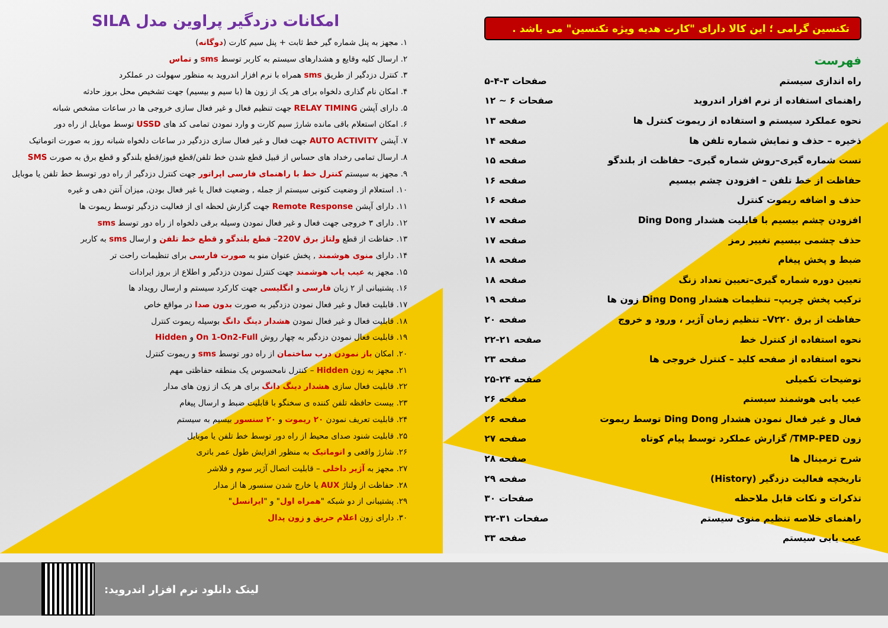تکنسین گرامی ؛ این کالا دارای "کارت هدیه ویژه تکنسین" می باشد .
فهرست
راه اندازی سیستم صفحات ۳-۴-۵
راهنمای استفاده از نرم افزار اندروید صفحات ۶ ~ ۱۲
نحوه عملکرد سیستم و استفاده از ریموت کنترل ها صفحه ۱۳
ذخیره – حذف و نمایش شماره تلفن ها صفحه ۱۴
تست شماره گیری–روش شماره گیری– حفاظت از بلندگو صفحه ۱۵
حفاظت از خط تلفن – افزودن چشم بیسیم صفحه ۱۶
حذف و اضافه ریموت کنترل صفحه ۱۶
افزودن چشم بیسیم با قابلیت هشدار Ding Dong صفحه ۱۷
حذف چشمی بیسیم تغییر رمز صفحه ۱۷
ضبط و پخش پیغام صفحه ۱۸
تعیین دوره شماره گیری–تعیین تعداد زنگ صفحه ۱۸
ترکیب پخش چریپ– تنظیمات هشدار Ding Dong زون ها صفحه ۱۹
حفاظت از برق V۲۲۰– تنظیم زمان آژیر ، ورود و خروج صفحه ۲۰
نحوه استفاده از کنترل خط صفحه ۲۱-۲۲
نحوه استفاده از صفحه کلید – کنترل خروجی ها صفحه ۲۳
توضیحات تکمیلی صفحه ۲۴-۲۵
عیب یابی هوشمند سیستم صفحه ۲۶
فعال و غیر فعال نمودن هشدار Ding Dong توسط ریموت صفحه ۲۶
زون TMP-PED/ گزارش عملکرد توسط پیام کوتاه صفحه ۲۷
شرح ترمینال ها صفحه ۲۸
تاریخچه فعالیت دزدگیر (History) صفحه ۲۹
تذکرات و نکات قابل ملاحظه صفحات ۳۰
راهنمای خلاصه تنظیم منوی سیستم صفحات ۳۱-۳۲
عیب یابی سیستم صفحه ۳۳
امکانات دزدگیر پراوین مدل SILA
۱. مجهز به پنل شماره گیر خط ثابت + پنل سیم کارت (دوگانه)
۲. ارسال کلیه وقایع و هشدارهای سیستم به کاربر توسط sms و تماس
۳. کنترل دزدگیر از طریق sms همراه با نرم افزار اندروید به منظور سهولت در عملکرد
۴. امکان نام گذاری دلخواه برای هر یک از زون ها (با سیم و بیسیم) جهت تشخیص محل بروز حادثه
۵. دارای آپشن RELAY TIMING جهت تنظیم فعال و غیر فعال سازی خروجی ها در ساعات مشخص شبانه
۶. امکان استعلام باقی مانده شارژ سیم کارت و وارد نمودن تمامی کد های USSD توسط موبایل از راه دور
۷. آپشن AUTO ACTIVITY جهت فعال و غیر فعال سازی دزدگیر در ساعات دلخواه شبانه روز به صورت اتوماتیک
۸. ارسال تمامی رخداد های حساس از قبیل قطع شدن خط تلفن/قطع فیوز/قطع بلندگو و قطع برق به صورت SMS
۹. مجهز به سیستم کنترل خط با راهنمای فارسی اپراتور جهت کنترل دزدگیر از راه دور توسط خط تلفن یا موبایل
۱۰. استعلام از وضعیت کنونی سیستم از جمله , وضعیت فعال یا غیر فعال بودن, میزان آنتن دهی و غیره
۱۱. دارای آپشن Remote Response جهت گزارش لحظه ای از فعالیت دزدگیر توسط ریموت ها
۱۲. دارای ۳ خروجی جهت فعال و غیر فعال نمودن وسیله برقی دلخواه از راه دور توسط sms
۱۳. حفاظت از قطع ولتاژ برق 220V– قطع بلندگو و قطع خط تلفن و ارسال sms به کاربر
۱۴. دارای منوی هوشمند , پخش عنوان منو به صورت فارسی برای تنظیمات راحت تر
۱۵. مجهز به عیب یاب هوشمند جهت کنترل نمودن دزدگیر و اطلاع از بروز ایرادات
۱۶. پشتیبانی از ۲ زبان فارسی و انگلیسی جهت کارکرد سیستم و ارسال رویداد ها
۱۷. قابلیت فعال و غیر فعال نمودن دزدگیر به صورت بدون صدا در مواقع خاص
۱۸. قابلیت فعال و غیر فعال نمودن هشدار دینگ دانگ بوسیله ریموت کنترل
۱۹. قابلیت فعال نمودن دزدگیر به چهار روش On 1-On2-Full و Hidden
۲۰. امکان باز نمودن درب ساختمان از راه دور توسط sms و ریموت کنترل
۲۱. مجهز به زون Hidden – کنترل نامحسوس یک منطقه حفاظتی مهم
۲۲. قابلیت فعال سازی هشدار دینگ دانگ برای هر یک از زون های مدار
۲۳. بیست حافظه تلفن کننده ی سخنگو با قابلیت ضبط و ارسال پیغام
۲۴. قابلیت تعریف نمودن ۲۰ ریموت و ۲۰ سنسور بیسیم به سیستم
۲۵. قابلیت شنود صدای محیط از راه دور توسط خط تلفن یا موبایل
۲۶. شارژ واقعی و اتوماتیک به منظور افزایش طول عمر باتری
۲۷. مجهز به آژیر داخلی – قابلیت اتصال آژیر سوم و فلاشر
۲۸. حفاظت از ولتاژ AUX یا خارج شدن سنسور ها از مدار
۲۹. پشتیبانی از دو شبکه "همراه اول" و "ایرانسل"
۳۰. دارای زون اعلام حریق و زون پدال
لینک دانلود نرم افزار اندروید: